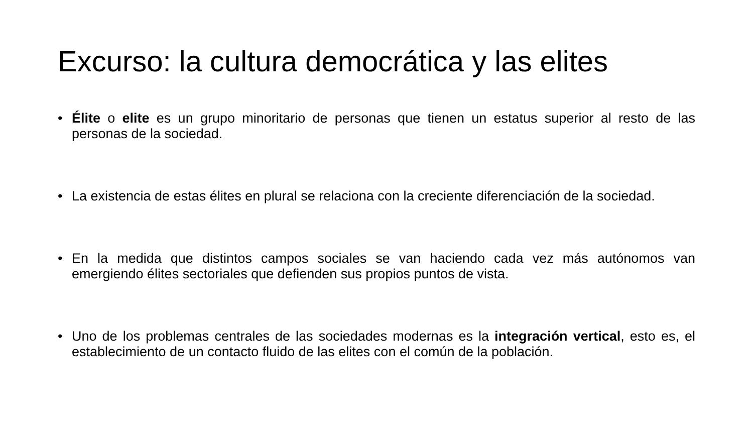Excurso: la cultura democrática y las elites
• Élite o elite es un grupo minoritario de personas que tienen un estatus superior al resto de las personas de la sociedad.
• La existencia de estas élites en plural se relaciona con la creciente diferenciación de la sociedad.
• En la medida que distintos campos sociales se van haciendo cada vez más autónomos van emergiendo élites sectoriales que defienden sus propios puntos de vista.
• Uno de los problemas centrales de las sociedades modernas es la integración vertical, esto es, el establecimiento de un contacto fluido de las elites con el común de la población.